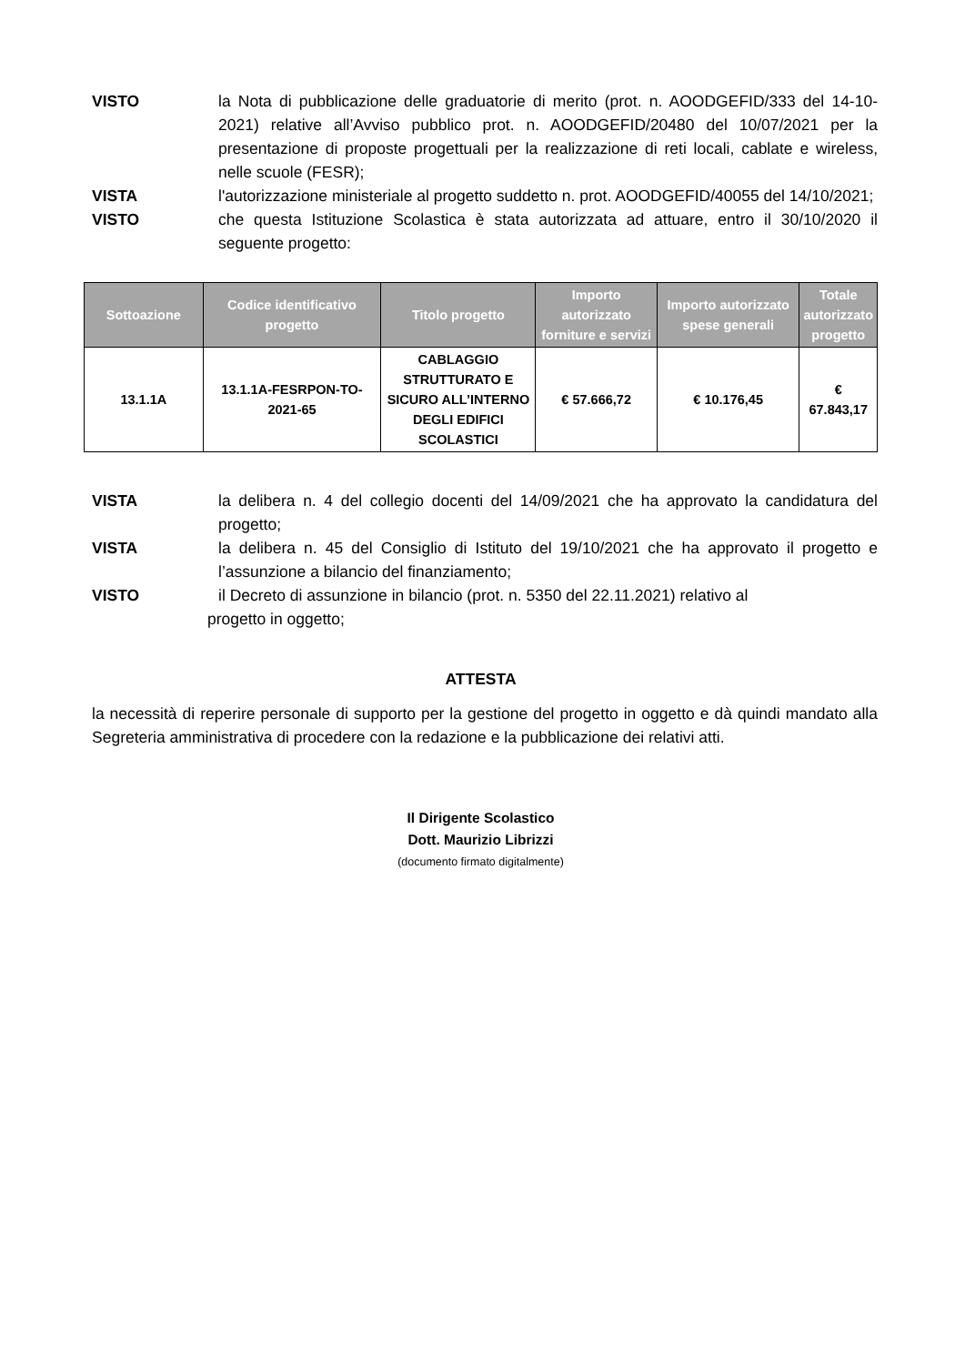VISTO la Nota di pubblicazione delle graduatorie di merito (prot. n. AOODGEFID/333 del 14-10-2021) relative all’Avviso pubblico prot. n. AOODGEFID/20480 del 10/07/2021 per la presentazione di proposte progettuali per la realizzazione di reti locali, cablate e wireless, nelle scuole (FESR);
VISTA l'autorizzazione ministeriale al progetto suddetto n. prot. AOODGEFID/40055 del 14/10/2021;
VISTO che questa Istituzione Scolastica è stata autorizzata ad attuare, entro il 30/10/2020 il seguente progetto:
| Sottoazione | Codice identificativo progetto | Titolo progetto | Importo autorizzato forniture e servizi | Importo autorizzato spese generali | Totale autorizzato progetto |
| --- | --- | --- | --- | --- | --- |
| 13.1.1A | 13.1.1A-FESRPON-TO-2021-65 | CABLAGGIO STRUTTURATO E SICURO ALL’INTERNO DEGLI EDIFICI SCOLASTICI | € 57.666,72 | € 10.176,45 | € 67.843,17 |
VISTA la delibera n. 4 del collegio docenti del 14/09/2021 che ha approvato la candidatura del progetto;
VISTA la delibera n. 45 del Consiglio di Istituto del 19/10/2021 che ha approvato il progetto e l’assunzione a bilancio del finanziamento;
VISTO il Decreto di assunzione in bilancio (prot. n. 5350 del 22.11.2021) relativo al
progetto in oggetto;
ATTESTA
la necessità di reperire personale di supporto per la gestione del progetto in oggetto e dà quindi mandato alla Segreteria amministrativa di procedere con la redazione e la pubblicazione dei relativi atti.
Il Dirigente Scolastico
Dott. Maurizio Librizzi
(documento firmato digitalmente)